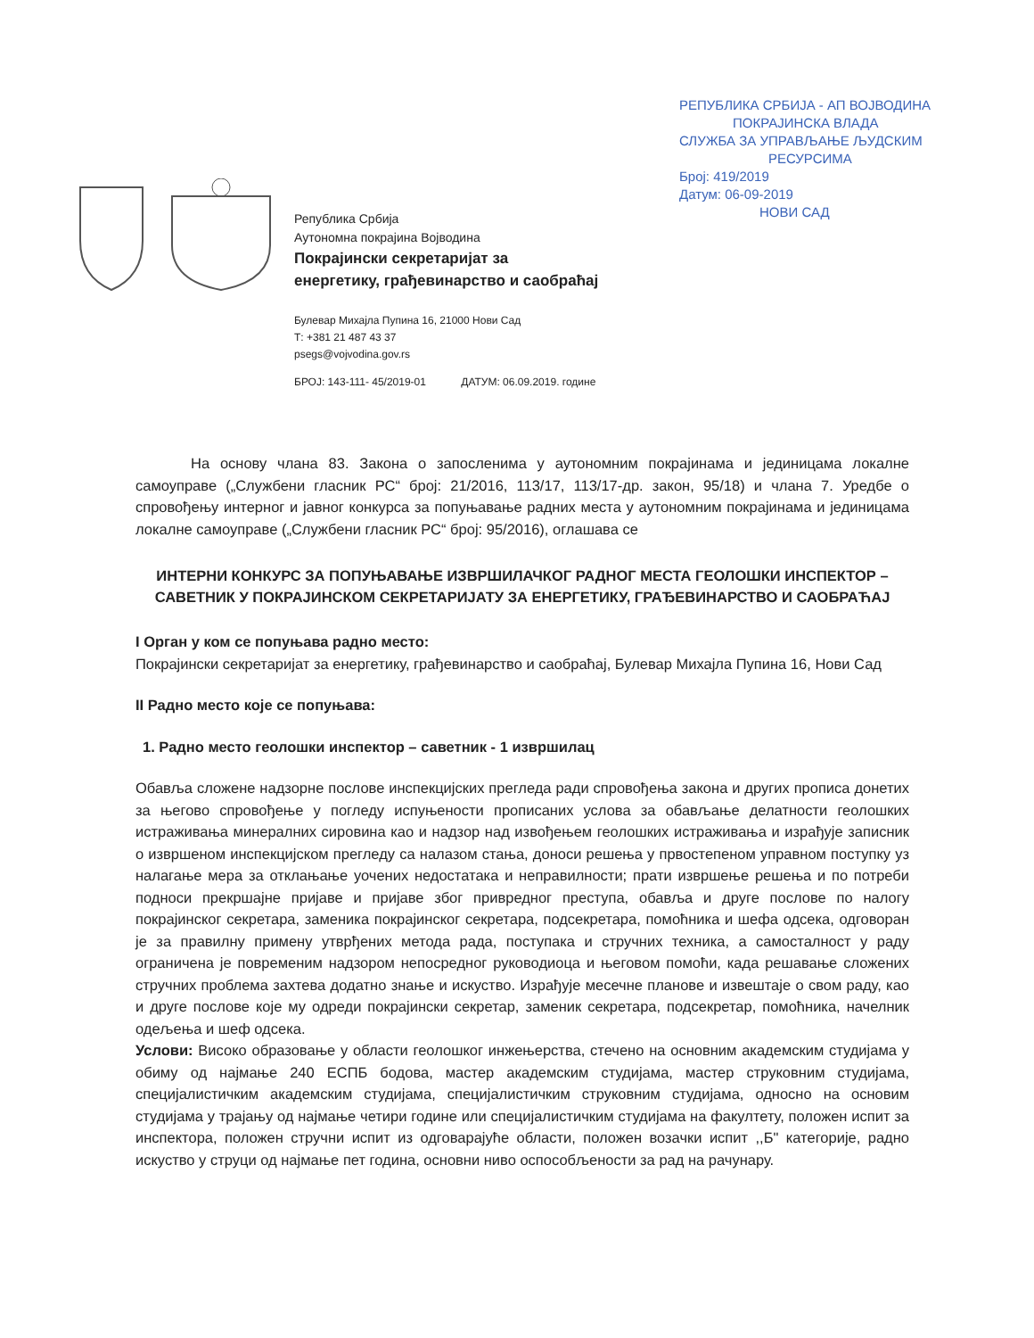РЕПУБЛИКА СРБИЈА - АП ВОЈВОДИНА
ПОКРАЈИНСКА ВЛАДА
СЛУЖБА ЗА УПРАВЉАЊЕ ЉУДСКИМ
РЕСУРСИМА
Број: 419/2019
Датум: 06-09-2019
НОВИ САД
Република Србија
Аутономна покрајина Војводина
Покрајински секретаријат за
енергетику, грађевинарство и саобраћај
Булевар Михајла Пупина 16, 21000 Нови Сад
Т: +381 21 487 43 37
psegs@vojvodina.gov.rs
БРОЈ: 143-111- 45/2019-01 ДАТУМ: 06.09.2019. године
На основу члана 83. Закона о запосленима у аутономним покрајинама и јединицама локалне самоуправе („Службени гласник РС“ број: 21/2016, 113/17, 113/17-др. закон, 95/18) и члана 7. Уредбе о спровођењу интерног и јавног конкурса за попуњавање радних места у аутономним покрајинама и јединицама локалне самоуправе („Службени гласник РС“ број: 95/2016), оглашава се
ИНТЕРНИ КОНКУРС ЗА ПОПУЊАВАЊЕ ИЗВРШИЛАЧКОГ РАДНОГ МЕСТА ГЕОЛОШКИ ИНСПЕКТОР – САВЕТНИК У ПОКРАЈИНСКОМ СЕКРЕТАРИЈАТУ ЗА ЕНЕРГЕТИКУ, ГРАЂЕВИНАРСТВО И САОБРАЋАЈ
I Орган у ком се попуњава радно место:
Покрајински секретаријат за енергетику, грађевинарство и саобраћај, Булевар Михајла Пупина 16, Нови Сад
II Радно место које се попуњава:
1. Радно место геолошки инспектор – саветник - 1 извршилац
Обавља сложене надзорне послове инспекцијских прегледа ради спровођења закона и других прописа донетих за његово спровођење у погледу испуњености прописаних услова за обављање делатности геолошких истраживања минералних сировина као и надзор над извођењем геолошких истраживања и израђује записник о извршеном инспекцијском прегледу са налазом стања, доноси решења у првостепеном управном поступку уз налагање мера за отклањање уочених недостатака и неправилности; прати извршење решења и по потреби подноси прекршајне пријаве и пријаве због привредног преступа, обавља и друге послове по налогу покрајинског секретара, заменика покрајинског секретара, подсекретара, помоћника и шефа одсека, одговоран је за правилну примену утврђених метода рада, поступака и стручних техника, а самосталност у раду ограничена је повременим надзором непосредног руководиоца и његовом помоћи, када решавање сложених стручних проблема захтева додатно знање и искуство. Израђује месечне планове и извештаје о свом раду, као и друге послове које му одреди покрајински секретар, заменик секретара, подсекретар, помоћника, начелник одељења и шеф одсека.
Услови: Високо образовање у области геолошког инжењерства, стечено на основним академским студијама у обиму од најмање 240 ЕСПБ бодова, мастер академским студијама, мастер струковним студијама, специјалистичким академским студијама, специјалистичким струковним студијама, односно на основим студијама у трајању од најмање четири године или специјалистичким студијама на факултету, положен испит за инспектора, положен стручни испит из одговарајуће области, положен возачки испит ,,Б" категорије, радно искуство у струци од најмање пет година, основни ниво оспособљености за рад на рачунару.